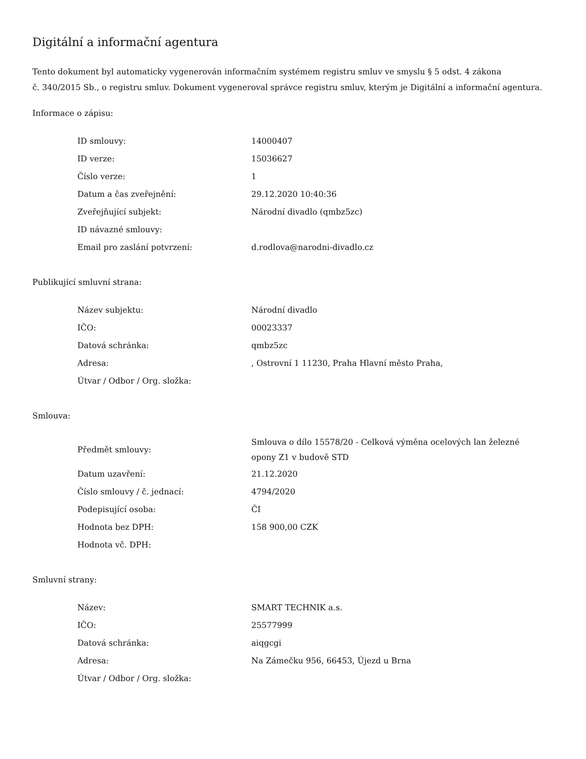Digitální a informační agentura
Tento dokument byl automaticky vygenerován informačním systémem registru smluv ve smyslu § 5 odst. 4 zákona
č. 340/2015 Sb., o registru smluv. Dokument vygeneroval správce registru smluv, kterým je Digitální a informační agentura.
Informace o zápisu:
| ID smlouvy: | 14000407 |
| ID verze: | 15036627 |
| Číslo verze: | 1 |
| Datum a čas zveřejnění: | 29.12.2020 10:40:36 |
| Zveřejňující subjekt: | Národní divadlo (qmbz5zc) |
| ID návazné smlouvy: | |
| Email pro zaslání potvrzení: | d.rodlova@narodni-divadlo.cz |
Publikující smluvní strana:
| Název subjektu: | Národní divadlo |
| IČO: | 00023337 |
| Datová schránka: | qmbz5zc |
| Adresa: | , Ostrovní 1 11230, Praha Hlavní město Praha, |
| Útvar / Odbor / Org. složka: | |
Smlouva:
| Předmět smlouvy: | Smlouva o dílo 15578/20 - Celková výměna ocelových lan železné opony Z1 v budově STD |
| Datum uzavření: | 21.12.2020 |
| Číslo smlouvy / č. jednací: | 4794/2020 |
| Podepisující osoba: | ČI |
| Hodnota bez DPH: | 158 900,00 CZK |
| Hodnota vč. DPH: | |
Smluvní strany:
| Název: | SMART TECHNIK a.s. |
| IČO: | 25577999 |
| Datová schránka: | aiqgcgi |
| Adresa: | Na Zámečku 956, 66453, Újezd u Brna |
| Útvar / Odbor / Org. složka: | |